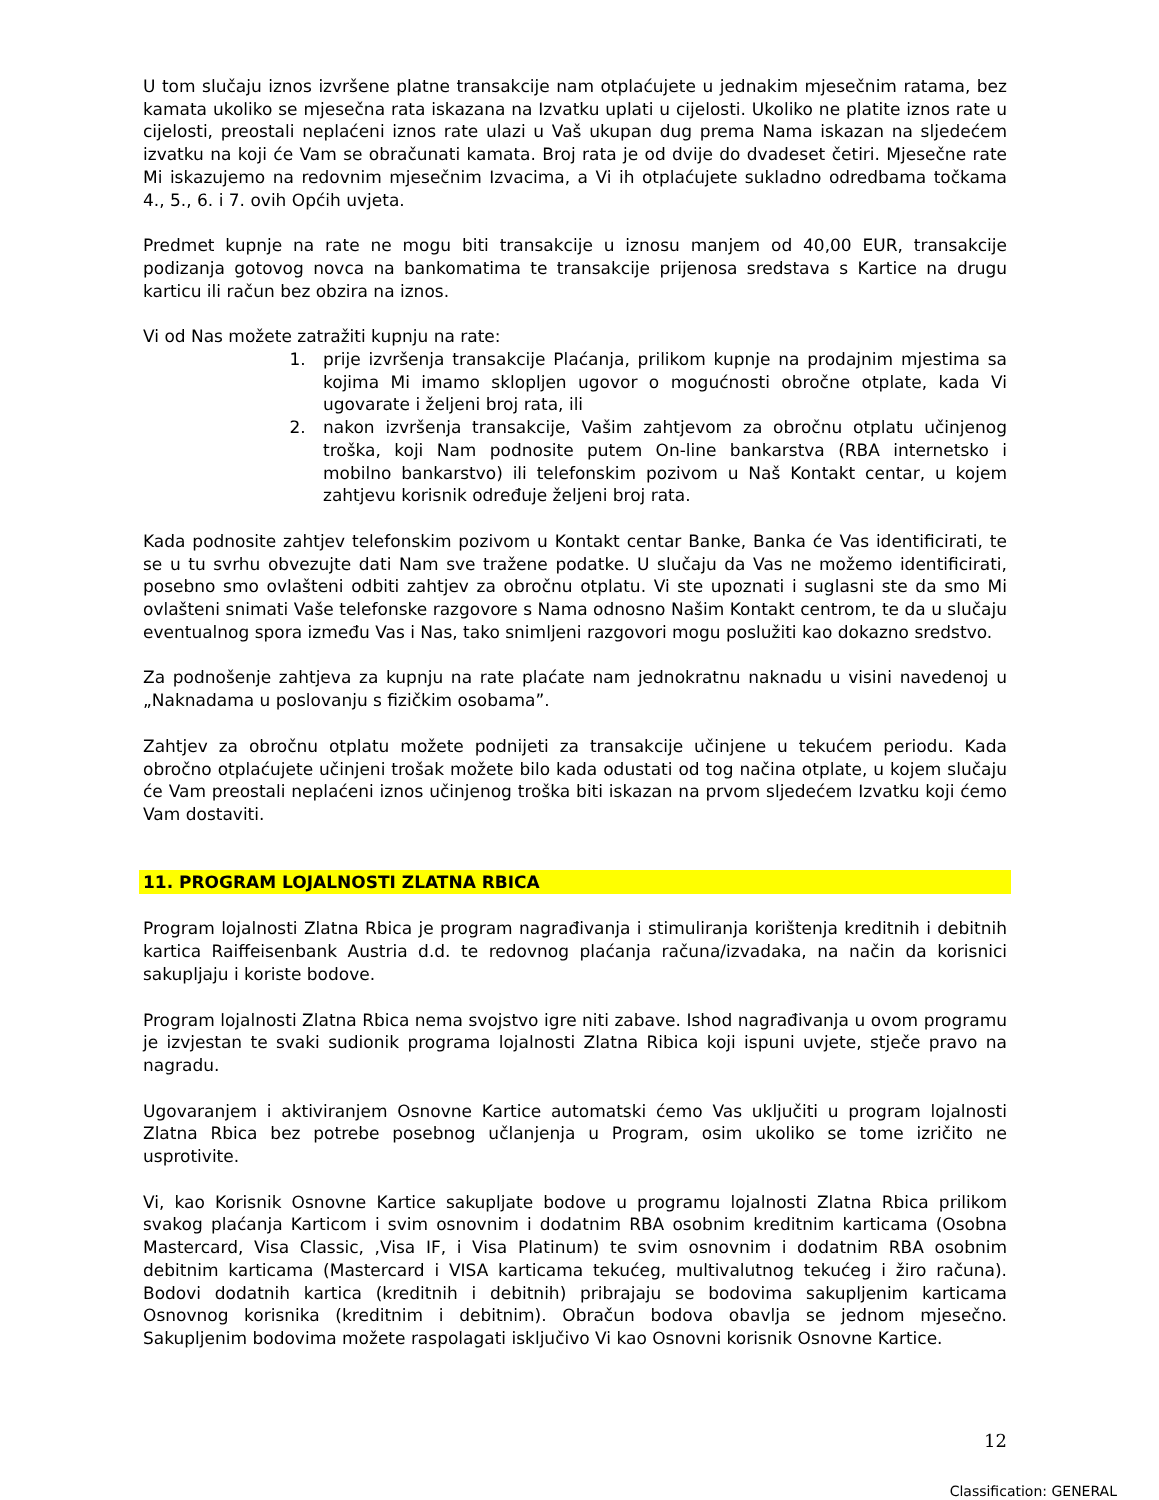U tom slučaju iznos izvršene platne transakcije nam otplaćujete u jednakim mjesečnim ratama, bez kamata ukoliko se mjesečna rata iskazana na Izvatku uplati u cijelosti. Ukoliko ne platite iznos rate u cijelosti, preostali neplaćeni iznos rate ulazi u Vaš ukupan dug prema Nama iskazan na sljedećem izvatku na koji će Vam se obračunati kamata. Broj rata je od dvije do dvadeset četiri. Mjesečne rate Mi iskazujemo na redovnim mjesečnim Izvacima, a Vi ih otplaćujete sukladno odredbama točkama 4., 5., 6. i 7. ovih Općih uvjeta.
Predmet kupnje na rate ne mogu biti transakcije u iznosu manjem od 40,00 EUR, transakcije podizanja gotovog novca na bankomatima te transakcije prijenosa sredstava s Kartice na drugu karticu ili račun bez obzira na iznos.
Vi od Nas možete zatražiti kupnju na rate:
1. prije izvršenja transakcije Plaćanja, prilikom kupnje na prodajnim mjestima sa kojima Mi imamo sklopljen ugovor o mogućnosti obročne otplate, kada Vi ugovarate i željeni broj rata, ili
2. nakon izvršenja transakcije, Vašim zahtjevom za obročnu otplatu učinjenog troška, koji Nam podnosite putem On-line bankarstva (RBA internetsko i mobilno bankarstvo) ili telefonskim pozivom u Naš Kontakt centar, u kojem zahtjevu korisnik određuje željeni broj rata.
Kada podnosite zahtjev telefonskim pozivom u Kontakt centar Banke, Banka će Vas identificirati, te se u tu svrhu obvezujte dati Nam sve tražene podatke. U slučaju da Vas ne možemo identificirati, posebno smo ovlašteni odbiti zahtjev za obročnu otplatu. Vi ste upoznati i suglasni ste da smo Mi ovlašteni snimati Vaše telefonske razgovore s Nama odnosno Našim Kontakt centrom, te da u slučaju eventualnog spora između Vas i Nas, tako snimljeni razgovori mogu poslužiti kao dokazno sredstvo.
Za podnošenje zahtjeva za kupnju na rate plaćate nam jednokratnu naknadu u visini navedenoj u „Naknadama u poslovanju s fizičkim osobama”.
Zahtjev za obročnu otplatu možete podnijeti za transakcije učinjene u tekućem periodu. Kada obročno otplaćujete učinjeni trošak možete bilo kada odustati od tog načina otplate, u kojem slučaju će Vam preostali neplaćeni iznos učinjenog troška biti iskazan na prvom sljedećem Izvatku koji ćemo Vam dostaviti.
11. PROGRAM LOJALNOSTI ZLATNA RBICA
Program lojalnosti Zlatna Rbica je program nagrađivanja i stimuliranja korištenja kreditnih i debitnih kartica Raiffeisenbank Austria d.d. te redovnog plaćanja računa/izvadaka, na način da korisnici sakupljaju i koriste bodove.
Program lojalnosti Zlatna Rbica nema svojstvo igre niti zabave. Ishod nagrađivanja u ovom programu je izvjestan te svaki sudionik programa lojalnosti Zlatna Ribica koji ispuni uvjete, stječe pravo na nagradu.
Ugovaranjem i aktiviranjem Osnovne Kartice automatski ćemo Vas uključiti u program lojalnosti Zlatna Rbica bez potrebe posebnog učlanjenja u Program, osim ukoliko se tome izričito ne usprotivite.
Vi, kao Korisnik Osnovne Kartice sakupljate bodove u programu lojalnosti Zlatna Rbica prilikom svakog plaćanja Karticom i svim osnovnim i dodatnim RBA osobnim kreditnim karticama (Osobna Mastercard, Visa Classic, ,Visa IF, i Visa Platinum) te svim osnovnim i dodatnim RBA osobnim debitnim karticama (Mastercard i VISA karticama tekućeg, multivalutnog tekućeg i žiro računa). Bodovi dodatnih kartica (kreditnih i debitnih) pribrajaju se bodovima sakupljenim karticama Osnovnog korisnika (kreditnim i debitnim). Obračun bodova obavlja se jednom mjesečno. Sakupljenim bodovima možete raspolagati isključivo Vi kao Osnovni korisnik Osnovne Kartice.
12
Classification: GENERAL